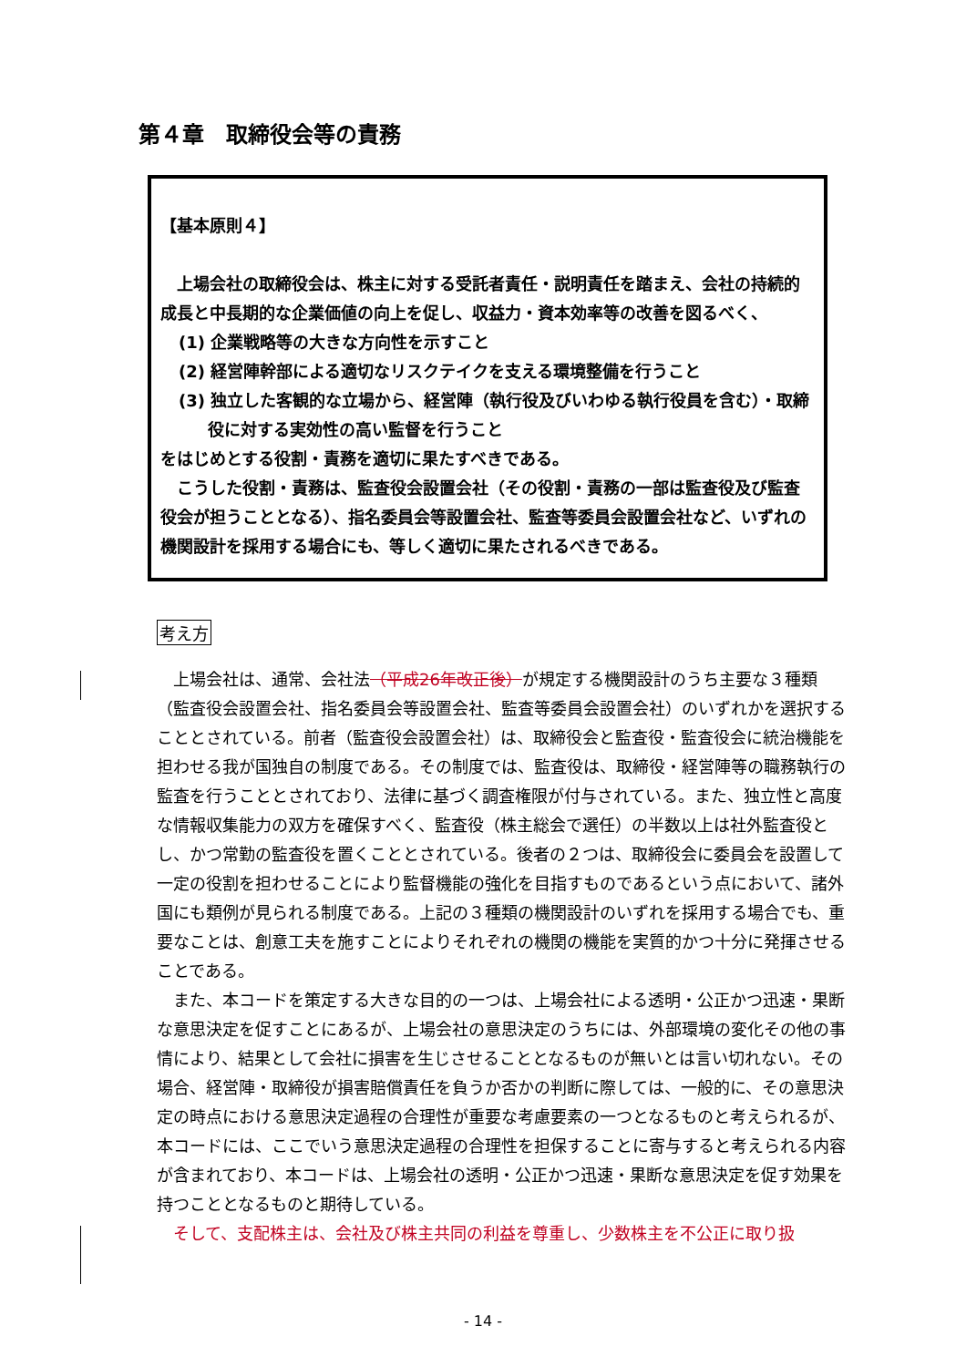第４章　取締役会等の責務
【基本原則４】
　上場会社の取締役会は、株主に対する受託者責任・説明責任を踏まえ、会社の持続的成長と中長期的な企業価値の向上を促し、収益力・資本効率等の改善を図るべく、
(1) 企業戦略等の大きな方向性を示すこと
(2) 経営陣幹部による適切なリスクテイクを支える環境整備を行うこと
(3) 独立した客観的な立場から、経営陣（執行役及びいわゆる執行役員を含む）・取締役に対する実効性の高い監督を行うこと
をはじめとする役割・責務を適切に果たすべきである。
　こうした役割・責務は、監査役会設置会社（その役割・責務の一部は監査役及び監査役会が担うこととなる）、指名委員会等設置会社、監査等委員会設置会社など、いずれの機関設計を採用する場合にも、等しく適切に果たされるべきである。
考え方
　上場会社は、通常、会社法（平成26年改正後）が規定する機関設計のうち主要な３種類（監査役会設置会社、指名委員会等設置会社、監査等委員会設置会社）のいずれかを選択することとされている。前者（監査役会設置会社）は、取締役会と監査役・監査役会に統治機能を担わせる我が国独自の制度である。その制度では、監査役は、取締役・経営陣等の職務執行の監査を行うこととされており、法律に基づく調査権限が付与されている。また、独立性と高度な情報収集能力の双方を確保すべく、監査役（株主総会で選任）の半数以上は社外監査役とし、かつ常勤の監査役を置くこととされている。後者の２つは、取締役会に委員会を設置して一定の役割を担わせることにより監督機能の強化を目指すものであるという点において、諸外国にも類例が見られる制度である。上記の３種類の機関設計のいずれを採用する場合でも、重要なことは、創意工夫を施すことによりそれぞれの機関の機能を実質的かつ十分に発揮させることである。
　また、本コードを策定する大きな目的の一つは、上場会社による透明・公正かつ迅速・果断な意思決定を促すことにあるが、上場会社の意思決定のうちには、外部環境の変化その他の事情により、結果として会社に損害を生じさせることとなるものが無いとは言い切れない。その場合、経営陣・取締役が損害賠償責任を負うか否かの判断に際しては、一般的に、その意思決定の時点における意思決定過程の合理性が重要な考慮要素の一つとなるものと考えられるが、本コードには、ここでいう意思決定過程の合理性を担保することに寄与すると考えられる内容が含まれており、本コードは、上場会社の透明・公正かつ迅速・果断な意思決定を促す効果を持つこととなるものと期待している。
　そして、支配株主は、会社及び株主共同の利益を尊重し、少数株主を不公正に取り扱
- 14 -